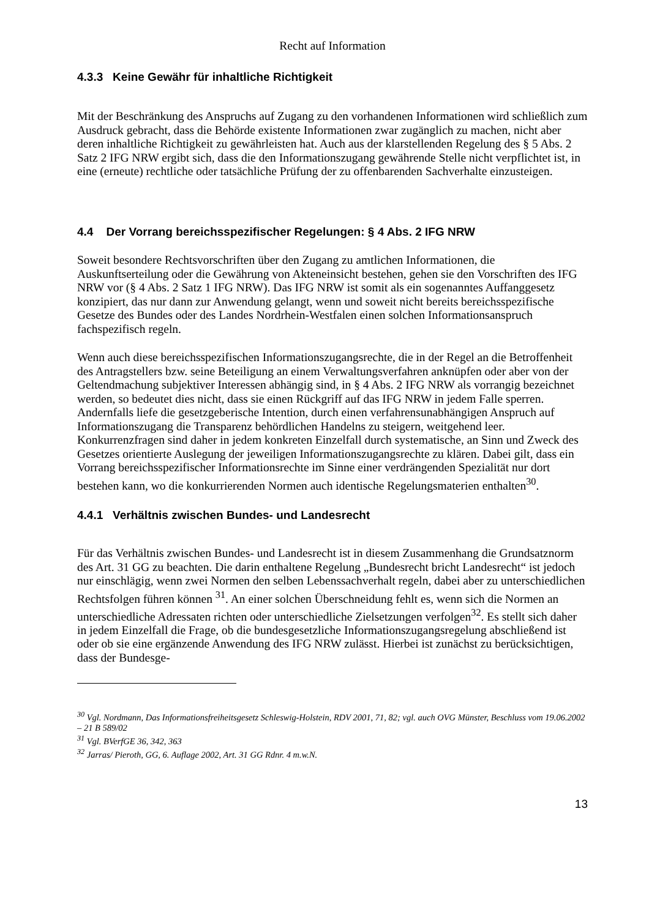Recht auf Information
4.3.3 Keine Gewähr für inhaltliche Richtigkeit
Mit der Beschränkung des Anspruchs auf Zugang zu den vorhandenen Informationen wird schließlich zum Ausdruck gebracht, dass die Behörde existente Informationen zwar zugänglich zu machen, nicht aber deren inhaltliche Richtigkeit zu gewährleisten hat. Auch aus der klarstellenden Regelung des § 5 Abs. 2 Satz 2 IFG NRW ergibt sich, dass die den Informationszugang gewährende Stelle nicht verpflichtet ist, in eine (erneute) rechtliche oder tatsächliche Prüfung der zu offenbarenden Sachverhalte einzusteigen.
4.4 Der Vorrang bereichsspezifischer Regelungen: § 4 Abs. 2 IFG NRW
Soweit besondere Rechtsvorschriften über den Zugang zu amtlichen Informationen, die Auskunftserteilung oder die Gewährung von Akteneinsicht bestehen, gehen sie den Vorschriften des IFG NRW vor (§ 4 Abs. 2 Satz 1 IFG NRW). Das IFG NRW ist somit als ein sogenanntes Auffanggesetz konzipiert, das nur dann zur Anwendung gelangt, wenn und soweit nicht bereits bereichsspezifische Gesetze des Bundes oder des Landes Nordrhein-Westfalen einen solchen Informationsanspruch fachspezifisch regeln.
Wenn auch diese bereichsspezifischen Informationszugangsrechte, die in der Regel an die Betroffenheit des Antragstellers bzw. seine Beteiligung an einem Verwaltungsverfahren anknüpfen oder aber von der Geltendmachung subjektiver Interessen abhängig sind, in § 4 Abs. 2 IFG NRW als vorrangig bezeichnet werden, so bedeutet dies nicht, dass sie einen Rückgriff auf das IFG NRW in jedem Falle sperren. Andernfalls liefe die gesetzgeberische Intention, durch einen verfahrensunabhängigen Anspruch auf Informationszugang die Transparenz behördlichen Handelns zu steigern, weitgehend leer. Konkurrenzfragen sind daher in jedem konkreten Einzelfall durch systematische, an Sinn und Zweck des Gesetzes orientierte Auslegung der jeweiligen Informationszugangsrechte zu klären. Dabei gilt, dass ein Vorrang bereichsspezifischer Informationsrechte im Sinne einer verdrängenden Spezialität nur dort bestehen kann, wo die konkurrierenden Normen auch identische Regelungsmaterien enthalten<sup>30</sup>.
4.4.1 Verhältnis zwischen Bundes- und Landesrecht
Für das Verhältnis zwischen Bundes- und Landesrecht ist in diesem Zusammenhang die Grundsatznorm des Art. 31 GG zu beachten. Die darin enthaltene Regelung „Bundesrecht bricht Landesrecht“ ist jedoch nur einschlägig, wenn zwei Normen den selben Lebenssachverhalt regeln, dabei aber zu unterschiedlichen Rechtsfolgen führen können <sup>31</sup>. An einer solchen Überschneidung fehlt es, wenn sich die Normen an unterschiedliche Adressaten richten oder unterschiedliche Zielsetzungen verfolgen<sup>32</sup>. Es stellt sich daher in jedem Einzelfall die Frage, ob die bundesgesetzliche Informationszugangsregelung abschließend ist oder ob sie eine ergänzende Anwendung des IFG NRW zulässt. Hierbei ist zunächst zu berücksichtigen, dass der Bundesge-
<sup>30</sup> Vgl. Nordmann, Das Informationsfreiheitsgesetz Schleswig-Holstein, RDV 2001, 71, 82; vgl. auch OVG Münster, Beschluss vom 19.06.2002 – 21 B 589/02
<sup>31</sup> Vgl. BVerfGE 36, 342, 363
<sup>32</sup> Jarras/ Pieroth, GG, 6. Auflage 2002, Art. 31 GG Rdnr. 4 m.w.N.
13